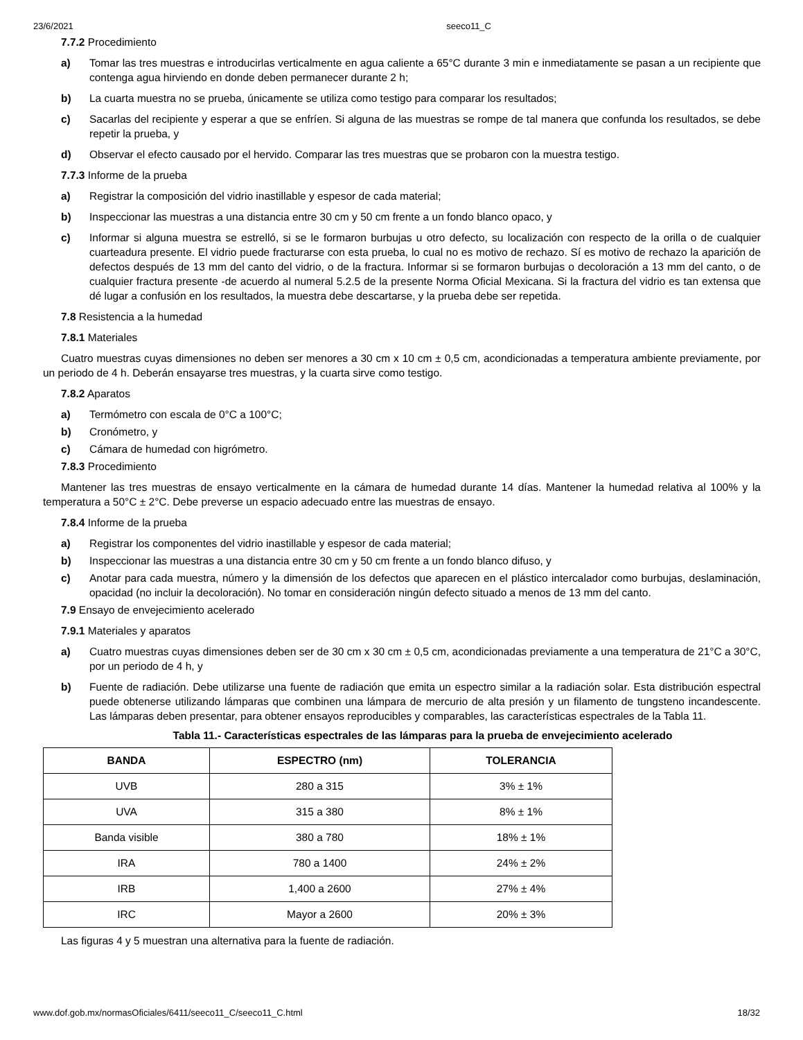23/6/2021 seeco11_C
7.7.2 Procedimiento
a) Tomar las tres muestras e introducirlas verticalmente en agua caliente a 65°C durante 3 min e inmediatamente se pasan a un recipiente que contenga agua hirviendo en donde deben permanecer durante 2 h;
b) La cuarta muestra no se prueba, únicamente se utiliza como testigo para comparar los resultados;
c) Sacarlas del recipiente y esperar a que se enfríen. Si alguna de las muestras se rompe de tal manera que confunda los resultados, se debe repetir la prueba, y
d) Observar el efecto causado por el hervido. Comparar las tres muestras que se probaron con la muestra testigo.
7.7.3 Informe de la prueba
a) Registrar la composición del vidrio inastillable y espesor de cada material;
b) Inspeccionar las muestras a una distancia entre 30 cm y 50 cm frente a un fondo blanco opaco, y
c) Informar si alguna muestra se estrelló, si se le formaron burbujas u otro defecto, su localización con respecto de la orilla o de cualquier cuarteadura presente. El vidrio puede fracturarse con esta prueba, lo cual no es motivo de rechazo. Sí es motivo de rechazo la aparición de defectos después de 13 mm del canto del vidrio, o de la fractura. Informar si se formaron burbujas o decoloración a 13 mm del canto, o de cualquier fractura presente -de acuerdo al numeral 5.2.5 de la presente Norma Oficial Mexicana. Si la fractura del vidrio es tan extensa que dé lugar a confusión en los resultados, la muestra debe descartarse, y la prueba debe ser repetida.
7.8 Resistencia a la humedad
7.8.1 Materiales
Cuatro muestras cuyas dimensiones no deben ser menores a 30 cm x 10 cm ± 0,5 cm, acondicionadas a temperatura ambiente previamente, por un periodo de 4 h. Deberán ensayarse tres muestras, y la cuarta sirve como testigo.
7.8.2 Aparatos
a) Termómetro con escala de 0°C a 100°C;
b) Cronómetro, y
c) Cámara de humedad con higrómetro.
7.8.3 Procedimiento
Mantener las tres muestras de ensayo verticalmente en la cámara de humedad durante 14 días. Mantener la humedad relativa al 100% y la temperatura a 50°C ± 2°C. Debe preverse un espacio adecuado entre las muestras de ensayo.
7.8.4 Informe de la prueba
a) Registrar los componentes del vidrio inastillable y espesor de cada material;
b) Inspeccionar las muestras a una distancia entre 30 cm y 50 cm frente a un fondo blanco difuso, y
c) Anotar para cada muestra, número y la dimensión de los defectos que aparecen en el plástico intercalador como burbujas, deslaminación, opacidad (no incluir la decoloración). No tomar en consideración ningún defecto situado a menos de 13 mm del canto.
7.9 Ensayo de envejecimiento acelerado
7.9.1 Materiales y aparatos
a) Cuatro muestras cuyas dimensiones deben ser de 30 cm x 30 cm ± 0,5 cm, acondicionadas previamente a una temperatura de 21°C a 30°C, por un periodo de 4 h, y
b) Fuente de radiación. Debe utilizarse una fuente de radiación que emita un espectro similar a la radiación solar. Esta distribución espectral puede obtenerse utilizando lámparas que combinen una lámpara de mercurio de alta presión y un filamento de tungsteno incandescente. Las lámparas deben presentar, para obtener ensayos reproducibles y comparables, las características espectrales de la Tabla 11.
Tabla 11.- Características espectrales de las lámparas para la prueba de envejecimiento acelerado
| BANDA | ESPECTRO (nm) | TOLERANCIA |
| --- | --- | --- |
| UVB | 280 a 315 | 3% ± 1% |
| UVA | 315 a 380 | 8% ± 1% |
| Banda visible | 380 a 780 | 18% ± 1% |
| IRA | 780 a 1400 | 24% ± 2% |
| IRB | 1,400 a 2600 | 27% ± 4% |
| IRC | Mayor a 2600 | 20% ± 3% |
Las figuras 4 y 5 muestran una alternativa para la fuente de radiación.
www.dof.gob.mx/normasOficiales/6411/seeco11_C/seeco11_C.html 18/32